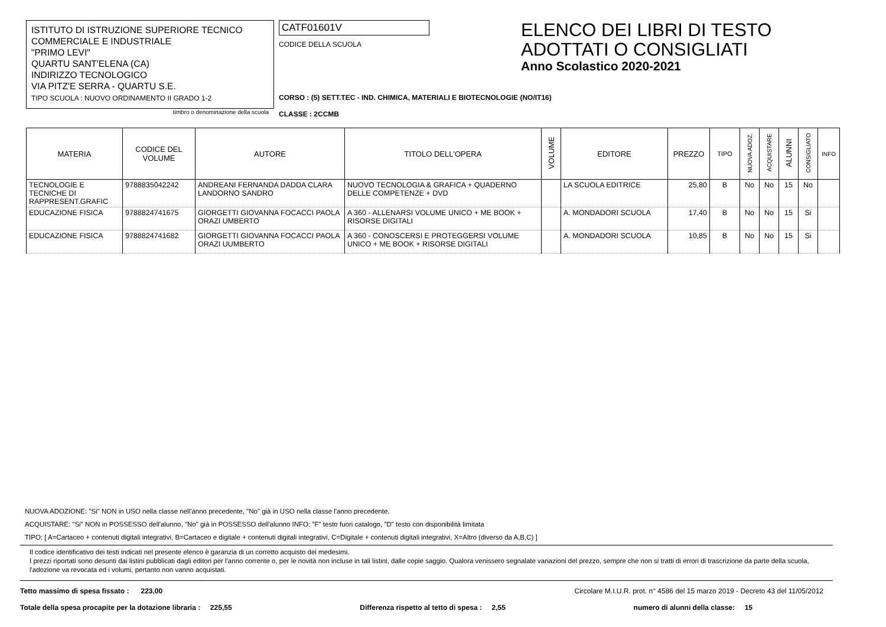ISTITUTO DI ISTRUZIONE SUPERIORE TECNICO
COMMERCIALE E INDUSTRIALE
"PRIMO LEVI"
QUARTU SANT'ELENA (CA)
INDIRIZZO TECNOLOGICO
VIA PITZ'E SERRA - QUARTU S.E.
TIPO SCUOLA : NUOVO ORDINAMENTO II GRADO 1-2
timbro o denominazione della scuola
CATF01601V
CODICE DELLA SCUOLA
CORSO : (5) SETT.TEC - IND. CHIMICA, MATERIALI E BIOTECNOLOGIE (NO/IT16)
CLASSE : 2CCMB
ELENCO DEI LIBRI DI TESTO
ADOTTATI O CONSIGLIATI
Anno Scolastico 2020-2021
| MATERIA | CODICE DEL VOLUME | AUTORE | TITOLO DELL'OPERA | VOLUME | EDITORE | PREZZO | TIPO | NUOVA ADOZ. | ACQUISTARE | ALUNNI | CONSIGLIATO | INFO |
| --- | --- | --- | --- | --- | --- | --- | --- | --- | --- | --- | --- | --- |
| TECNOLOGIE E TECNICHE DI RAPPRESENT.GRAFIC | 9788835042242 | ANDREANI FERNANDA DADDA CLARA LANDORNO SANDRO | NUOVO TECNOLOGIA & GRAFICA + QUADERNO DELLE COMPETENZE + DVD | | LA SCUOLA EDITRICE | 25,80 | B | No | No | 15 | No | |
| EDUCAZIONE FISICA | 9788824741675 | GIORGETTI GIOVANNA FOCACCI PAOLA ORAZI UMBERTO | A 360 - ALLENARSI VOLUME UNICO + ME BOOK + RISORSE DIGITALI | | A. MONDADORI SCUOLA | 17,40 | B | No | No | 15 | Si | |
| EDUCAZIONE FISICA | 9788824741682 | GIORGETTI GIOVANNA FOCACCI PAOLA ORAZI UUMBERTO | A 360 - CONOSCERSI E PROTEGGERSI VOLUME UNICO + ME BOOK + RISORSE DIGITALI | | A. MONDADORI SCUOLA | 10,85 | B | No | No | 15 | Si | |
NUOVA ADOZIONE: "Si" NON in USO nella classe nell'anno precedente, "No" già in USO nella classe l'anno precedente.
ACQUISTARE: "Si" NON in POSSESSO dell'alunno, "No" già in POSSESSO dell'alunno INFO: "F" testo fuori catalogo, "D" testo con disponibilità limitata
TIPO: [ A=Cartaceo + contenuti digitali integrativi, B=Cartaceo e digitale + contenuti digitali integrativi, C=Digitale + contenuti digitali integrativi, X=Altro (diverso da A,B,C) ]
Il codice identificativo dei testi indicati nel presente elenco è garanzia di un corretto acquisto dei medesimi.
I prezzi riportati sono desunti dai listini pubblicati dagli editori per l'anno corrente o, per le novità non incluse in tali listini, dalle copie saggio. Qualora venissero segnalate variazioni del prezzo, sempre che non si tratti di errori di trascrizione da parte della scuola, l'adozione va revocata ed i volumi, pertanto non vanno acquistati.
Tetto massimo di spesa fissato : 223,00 Circolare M.I.U.R. prot. n° 4586 del 15 marzo 2019 - Decreto 43 del 11/05/2012
Totale della spesa procapite per la dotazione libraria : 225,55 Differenza rispetto al tetto di spesa : 2,55 numero di alunni della classe: 15